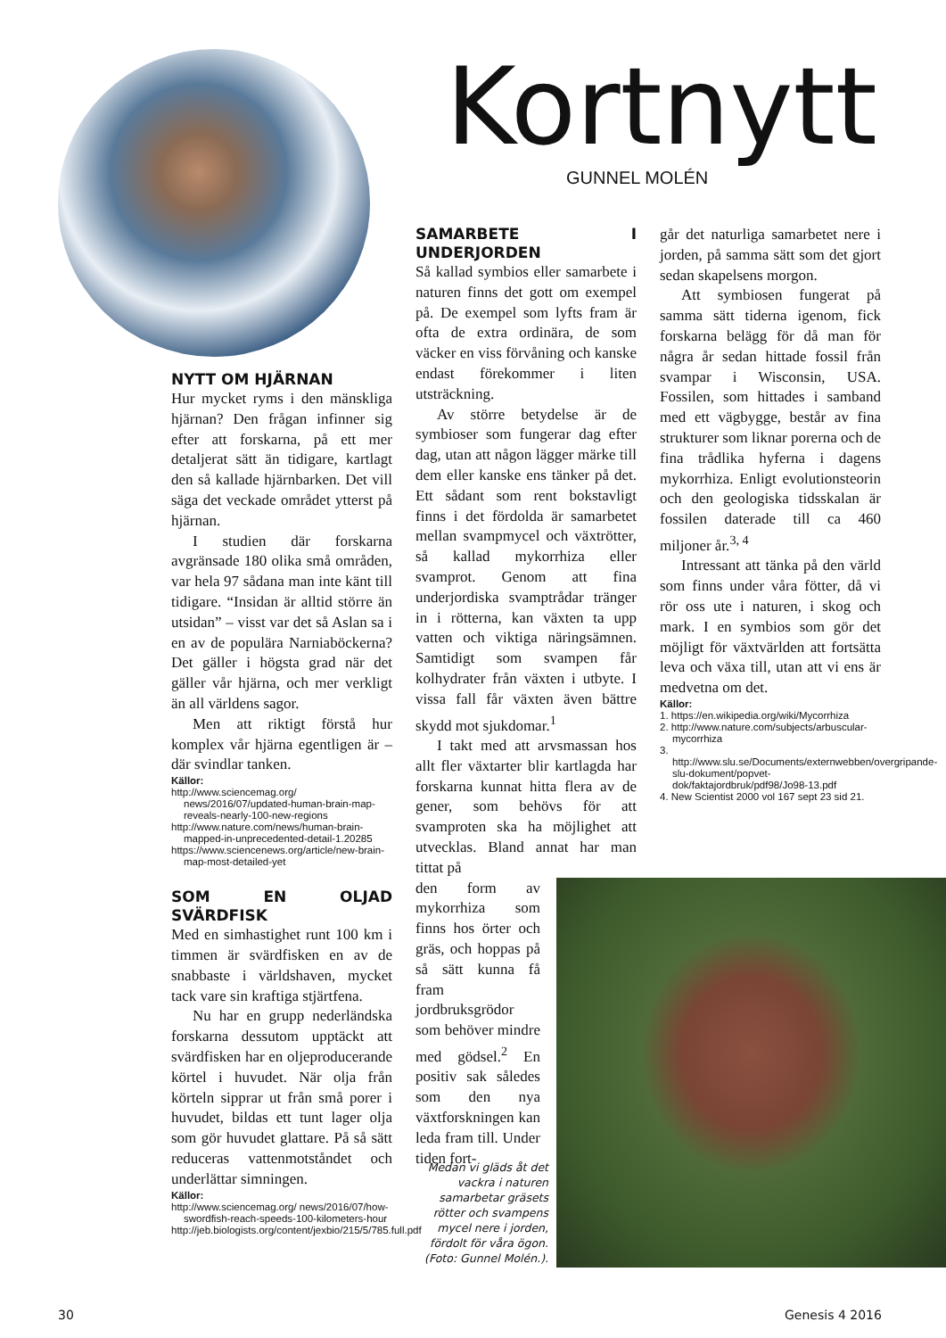Kortnytt
GUNNEL MOLÉN
NYTT OM HJÄRNAN
Hur mycket ryms i den mänskliga hjärnan? Den frågan infinner sig efter att forskarna, på ett mer detaljerat sätt än tidigare, kartlagt den så kallade hjärnbarken. Det vill säga det veckade området ytterst på hjärnan.
I studien där forskarna avgränsade 180 olika små områden, var hela 97 sådana man inte känt till tidigare. “Insidan är alltid större än utsidan” – visst var det så Aslan sa i en av de populära Narniaböckerna? Det gäller i högsta grad när det gäller vår hjärna, och mer verkligt än all världens sagor.
Men att riktigt förstå hur komplex vår hjärna egentligen är – där svindlar tanken.
Källor:
http://www.sciencemag.org/ news/2016/07/updated-human-brain-map-reveals-nearly-100-new-regions
http://www.nature.com/news/human-brain-mapped-in-unprecedented-detail-1.20285
https://www.sciencenews.org/article/new-brain-map-most-detailed-yet
SOM EN OLJAD SVÄRDFISK
Med en simhastighet runt 100 km i timmen är svärdfisken en av de snabbaste i världshaven, mycket tack vare sin kraftiga stjärtfena.
Nu har en grupp nederländska forskarna dessutom upptäckt att svärdfisken har en oljeproducerande körtel i huvudet. När olja från körteln sipprar ut från små porer i huvudet, bildas ett tunt lager olja som gör huvudet glattare. På så sätt reduceras vattenmotståndet och underlättar simningen.
Källor:
http://www.sciencemag.org/ news/2016/07/how-swordfish-reach-speeds-100-kilometers-hour
http://jeb.biologists.org/content/jexbio/215/5/785.full.pdf
SAMARBETE I UNDERJORDEN
Så kallad symbios eller samarbete i naturen finns det gott om exempel på. De exempel som lyfts fram är ofta de extra ordinära, de som väcker en viss förvåning och kanske endast förekommer i liten utsträckning.
Av större betydelse är de symbioser som fungerar dag efter dag, utan att någon lägger märke till dem eller kanske ens tänker på det. Ett sådant som rent bokstavligt finns i det fördolda är samarbetet mellan svampmycel och växtrötter, så kallad mykorrhiza eller svamprot. Genom att fina underjordiska svamptrådar tränger in i rötterna, kan växten ta upp vatten och viktiga näringsämnen. Samtidigt som svampen får kolhydrater från växten i utbyte. I vissa fall får växten även bättre skydd mot sjukdomar.<sup>1</sup>
I takt med att arvsmassan hos allt fler växtarter blir kartlagda har forskarna kunnat hitta flera av de gener, som behövs för att svamproten ska ha möjlighet att utvecklas. Bland annat har man tittat på
den form av mykorrhiza som finns hos örter och gräs, och hoppas på så sätt kunna få fram jordbruksgrödor som behöver mindre med gödsel.<sup>2</sup> En positiv sak således som den nya växtforskningen kan leda fram till. Under tiden fort-
går det naturliga samarbetet nere i jorden, på samma sätt som det gjort sedan skapelsens morgon.
Att symbiosen fungerat på samma sätt tiderna igenom, fick forskarna belägg för då man för några år sedan hittade fossil från svampar i Wisconsin, USA. Fossilen, som hittades i samband med ett vägbygge, består av fina strukturer som liknar porerna och de fina trådlika hyferna i dagens mykorrhiza. Enligt evolutionsteorin och den geologiska tidsskalan är fossilen daterade till ca 460 miljoner år.<sup>3, 4</sup>
Intressant att tänka på den värld som finns under våra fötter, då vi rör oss ute i naturen, i skog och mark. I en symbios som gör det möjligt för växtvärlden att fortsätta leva och växa till, utan att vi ens är medvetna om det.
Källor:
1. https://en.wikipedia.org/wiki/Mycorrhiza
2. http://www.nature.com/subjects/arbuscular-mycorrhiza
3. http://www.slu.se/Documents/externwebben/overgripande-slu-dokument/popvet-dok/faktajordbruk/pdf98/Jo98-13.pdf
4. New Scientist 2000 vol 167 sept 23 sid 21.
Medan vi gläds åt det vackra i naturen samarbetar gräsets rötter och svampens mycel nere i jorden, fördolt för våra ögon. (Foto: Gunnel Molén.).
30 Genesis 4 2016